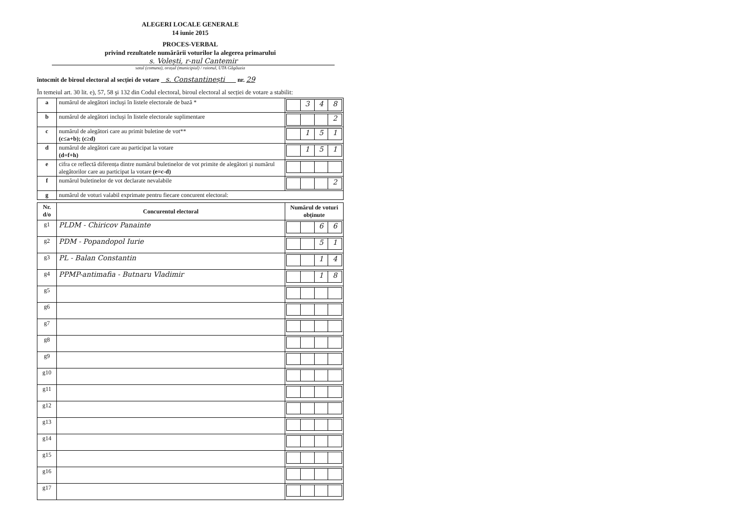ALEGERI LOCALE GENERALE
14 iunie 2015
PROCES-VERBAL
privind rezultatele numărării voturilor la alegerea primarului
s. Volești, r-nul Cantemir
satul (comuna), orașul (municipiul) / raionul, UTA Găgăuzia
întocmit de biroul electoral al secției de votare s. Constantinești nr. 29
În temeiul art. 30 lit. e), 57, 58 şi 132 din Codul electoral, biroul electoral al secției de votare a stabilit:
| a | numărul de alegători incluşi în listele electorale de bază * | 3 4 8 |
| b | numărul de alegători incluşi în listele electorale suplimentare | 2 |
| c | numărul de alegători care au primit buletine de vot** (c≤a+b); (c≥d) | 1 5 1 |
| d | numărul de alegători care au participat la votare (d=f+h) | 1 5 1 |
| e | cifra ce reflectă diferența dintre numărul buletinelor de vot primite de alegători şi numărul alegătorilor care au participat la votare (e=c-d) | |
| f | numărul buletinelor de vot declarate nevalabile | 2 |
| g | numărul de voturi valabil exprimate pentru fiecare concurent electoral: | |
| Nr. d/o | Concurentul electoral | Numărul de voturi obținute |
| --- | --- | --- |
| g1 | PLDM - Chiricov Panainte | 6 6 |
| g2 | PDM - Popandopol Iurie | 5 1 |
| g3 | PL - Balan Constantin | 1 4 |
| g4 | PPMP-antimafia - Butnaru Vladimir | 1 8 |
| g5 | | |
| g6 | | |
| g7 | | |
| g8 | | |
| g9 | | |
| g10 | | |
| g11 | | |
| g12 | | |
| g13 | | |
| g14 | | |
| g15 | | |
| g16 | | |
| g17 | | |